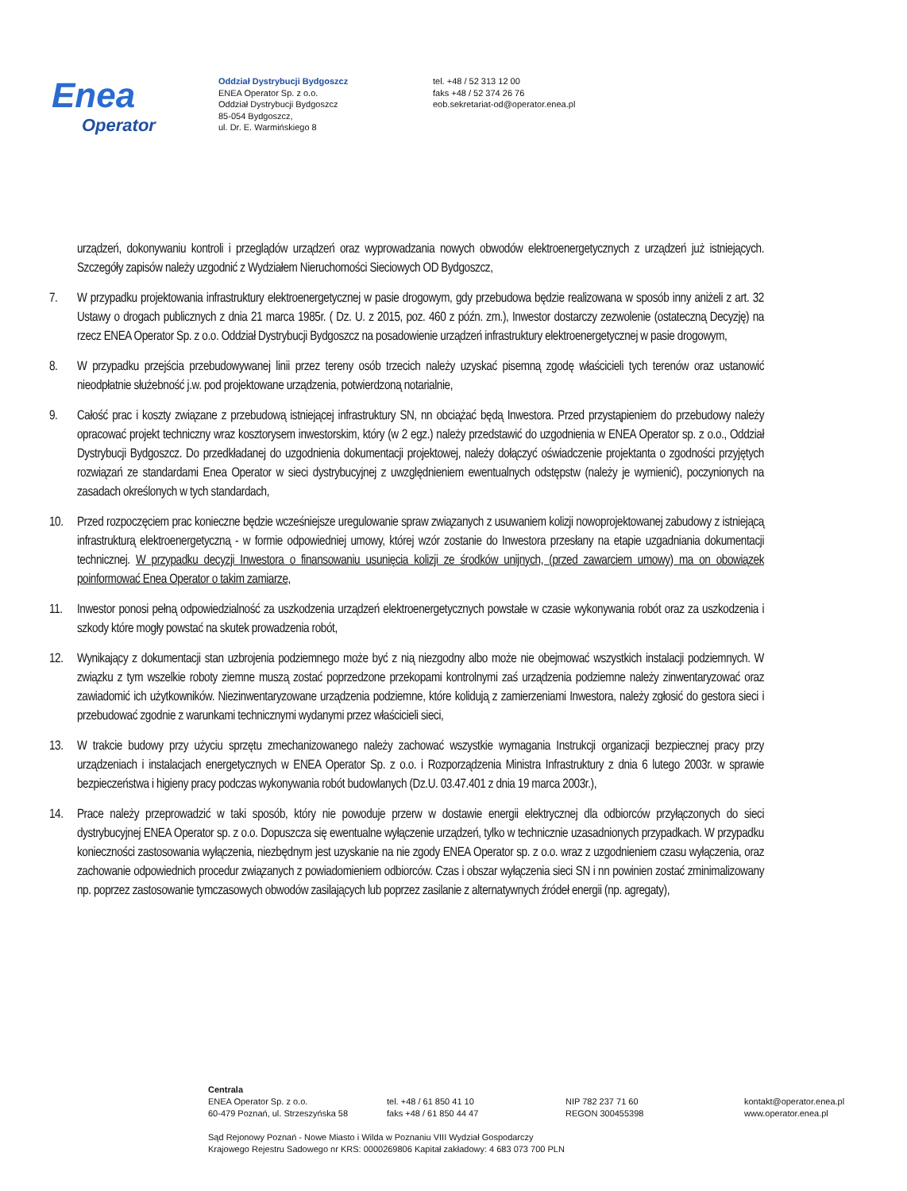Enea
Operator
Oddział Dystrybucji Bydgoszcz
ENEA Operator Sp. z o.o.
Oddział Dystrybucji Bydgoszcz
85-054 Bydgoszcz,
ul. Dr. E. Warmińskiego 8
tel. +48 / 52 313 12 00
faks +48 / 52 374 26 76
eob.sekretariat-od@operator.enea.pl
urządzeń, dokonywaniu kontroli i przeglądów urządzeń oraz wyprowadzania nowych obwodów elektroenergetycznych z urządzeń już istniejących. Szczegóły zapisów należy uzgodnić z Wydziałem Nieruchomości Sieciowych OD Bydgoszcz,
7. W przypadku projektowania infrastruktury elektroenergetycznej w pasie drogowym, gdy przebudowa będzie realizowana w sposób inny aniżeli z art. 32 Ustawy o drogach publicznych z dnia 21 marca 1985r. ( Dz. U. z 2015, poz. 460 z późn. zm.), Inwestor dostarczy zezwolenie (ostateczną Decyzję) na rzecz ENEA Operator Sp. z o.o. Oddział Dystrybucji Bydgoszcz na posadowienie urządzeń infrastruktury elektroenergetycznej w pasie drogowym,
8. W przypadku przejścia przebudowywanej linii przez tereny osób trzecich należy uzyskać pisemną zgodę właścicieli tych terenów oraz ustanowić nieodpłatnie służebność j.w. pod projektowane urządzenia, potwierdzoną notarialnie,
9. Całość prac i koszty związane z przebudową istniejącej infrastruktury SN, nn obciążać będą Inwestora. Przed przystąpieniem do przebudowy należy opracować projekt techniczny wraz kosztorysem inwestorskim, który (w 2 egz.) należy przedstawić do uzgodnienia w ENEA Operator sp. z o.o., Oddział Dystrybucji Bydgoszcz. Do przedkładanej do uzgodnienia dokumentacji projektowej, należy dołączyć oświadczenie projektanta o zgodności przyjętych rozwiązań ze standardami Enea Operator w sieci dystrybucyjnej z uwzględnieniem ewentualnych odstępstw (należy je wymienić), poczynionych na zasadach określonych w tych standardach,
10. Przed rozpoczęciem prac konieczne będzie wcześniejsze uregulowanie spraw związanych z usuwaniem kolizji nowoprojektowanej zabudowy z istniejącą infrastrukturą elektroenergetyczną - w formie odpowiedniej umowy, której wzór zostanie do Inwestora przesłany na etapie uzgadniania dokumentacji technicznej. W przypadku decyzji Inwestora o finansowaniu usunięcia kolizji ze środków unijnych, (przed zawarciem umowy) ma on obowiązek poinformować Enea Operator o takim zamiarze,
11. Inwestor ponosi pełną odpowiedzialność za uszkodzenia urządzeń elektroenergetycznych powstałe w czasie wykonywania robót oraz za uszkodzenia i szkody które mogły powstać na skutek prowadzenia robót,
12. Wynikający z dokumentacji stan uzbrojenia podziemnego może być z nią niezgodny albo może nie obejmować wszystkich instalacji podziemnych. W związku z tym wszelkie roboty ziemne muszą zostać poprzedzone przekopami kontrolnymi zaś urządzenia podziemne należy zinwentaryzować oraz zawiadomić ich użytkowników. Niezinwentaryzowane urządzenia podziemne, które kolidują z zamierzeniami Inwestora, należy zgłosić do gestora sieci i przebudować zgodnie z warunkami technicznymi wydanymi przez właścicieli sieci,
13. W trakcie budowy przy użyciu sprzętu zmechanizowanego należy zachować wszystkie wymagania Instrukcji organizacji bezpiecznej pracy przy urządzeniach i instalacjach energetycznych w ENEA Operator Sp. z o.o. i Rozporządzenia Ministra Infrastruktury z dnia 6 lutego 2003r. w sprawie bezpieczeństwa i higieny pracy podczas wykonywania robót budowlanych (Dz.U. 03.47.401 z dnia 19 marca 2003r.),
14. Prace należy przeprowadzić w taki sposób, który nie powoduje przerw w dostawie energii elektrycznej dla odbiorców przyłączonych do sieci dystrybucyjnej ENEA Operator sp. z o.o. Dopuszcza się ewentualne wyłączenie urządzeń, tylko w technicznie uzasadnionych przypadkach. W przypadku konieczności zastosowania wyłączenia, niezbędnym jest uzyskanie na nie zgody ENEA Operator sp. z o.o. wraz z uzgodnieniem czasu wyłączenia, oraz zachowanie odpowiednich procedur związanych z powiadomieniem odbiorców. Czas i obszar wyłączenia sieci SN i nn powinien zostać zminimalizowany np. poprzez zastosowanie tymczasowych obwodów zasilających lub poprzez zasilanie z alternatywnych źródeł energii (np. agregaty),
Centrala
ENEA Operator Sp. z o.o.
60-479 Poznań, ul. Strzeszyńska 58
tel. +48 / 61 850 41 10
faks +48 / 61 850 44 47
NIP 782 237 71 60
REGON 300455398
kontakt@operator.enea.pl
www.operator.enea.pl
Sąd Rejonowy Poznań - Nowe Miasto i Wilda w Poznaniu VIII Wydział Gospodarczy
Krajowego Rejestru Sadowego nr KRS: 0000269806 Kapitał zakładowy: 4 683 073 700 PLN